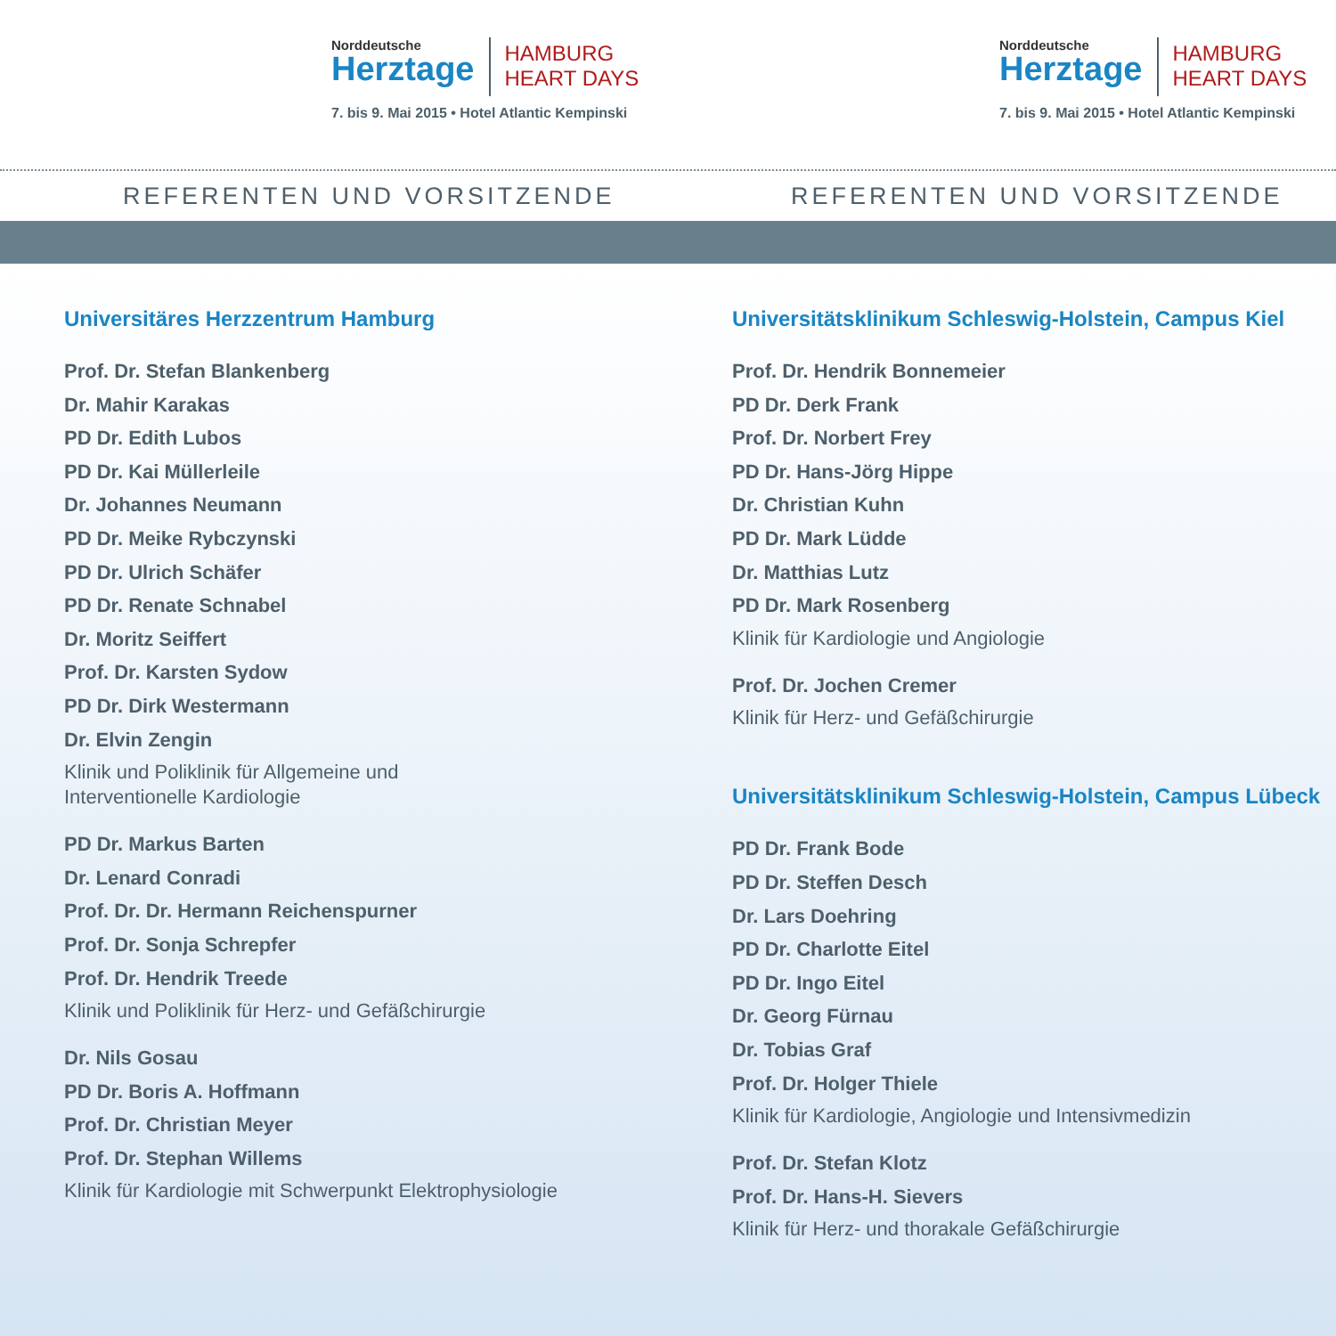Norddeutsche
Herztage
HAMBURG
HEART DAYS
7. bis 9. Mai 2015 • Hotel Atlantic Kempinski
Norddeutsche
Herztage
HAMBURG
HEART DAYS
7. bis 9. Mai 2015 • Hotel Atlantic Kempinski
REFERENTEN UND VORSITZENDE REFERENTEN UND VORSITZENDE
Universitäres Herzzentrum Hamburg
Prof. Dr. Stefan Blankenberg
Dr. Mahir Karakas
PD Dr. Edith Lubos
PD Dr. Kai Müllerleile
Dr. Johannes Neumann
PD Dr. Meike Rybczynski
PD Dr. Ulrich Schäfer
PD Dr. Renate Schnabel
Dr. Moritz Seiffert
Prof. Dr. Karsten Sydow
PD Dr. Dirk Westermann
Dr. Elvin Zengin
Klinik und Poliklinik für Allgemeine und
Interventionelle Kardiologie
PD Dr. Markus Barten
Dr. Lenard Conradi
Prof. Dr. Dr. Hermann Reichenspurner
Prof. Dr. Sonja Schrepfer
Prof. Dr. Hendrik Treede
Klinik und Poliklinik für Herz- und Gefäßchirurgie
Dr. Nils Gosau
PD Dr. Boris A. Hoffmann
Prof. Dr. Christian Meyer
Prof. Dr. Stephan Willems
Klinik für Kardiologie mit Schwerpunkt Elektrophysiologie
Universitätsklinikum Schleswig-Holstein, Campus Kiel
Prof. Dr. Hendrik Bonnemeier
PD Dr. Derk Frank
Prof. Dr. Norbert Frey
PD Dr. Hans-Jörg Hippe
Dr. Christian Kuhn
PD Dr. Mark Lüdde
Dr. Matthias Lutz
PD Dr. Mark Rosenberg
Klinik für Kardiologie und Angiologie
Prof. Dr. Jochen Cremer
Klinik für Herz- und Gefäßchirurgie
Universitätsklinikum Schleswig-Holstein, Campus Lübeck
PD Dr. Frank Bode
PD Dr. Steffen Desch
Dr. Lars Doehring
PD Dr. Charlotte Eitel
PD Dr. Ingo Eitel
Dr. Georg Fürnau
Dr. Tobias Graf
Prof. Dr. Holger Thiele
Klinik für Kardiologie, Angiologie und Intensivmedizin
Prof. Dr. Stefan Klotz
Prof. Dr. Hans-H. Sievers
Klinik für Herz- und thorakale Gefäßchirurgie